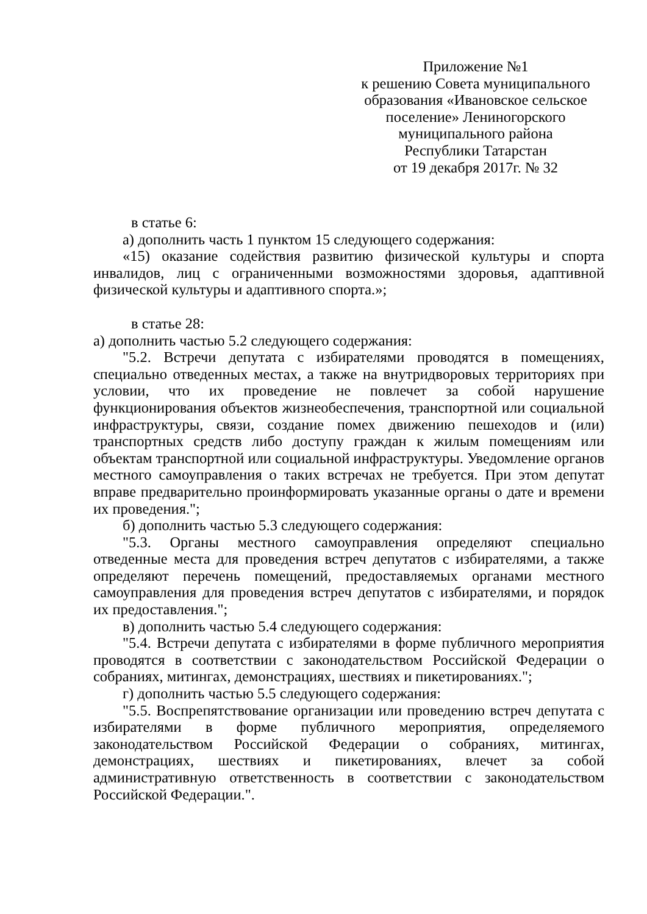Приложение №1
к решению Совета муниципального образования «Ивановское сельское поселение» Лениногорского муниципального района
Республики Татарстан
от 19 декабря 2017г. № 32
в статье 6:
а) дополнить часть 1 пунктом 15 следующего содержания:
«15) оказание содействия развитию физической культуры и спорта инвалидов, лиц с ограниченными возможностями здоровья, адаптивной физической культуры и адаптивного спорта.»;
в статье 28:
а) дополнить частью 5.2 следующего содержания:
"5.2. Встречи депутата с избирателями проводятся в помещениях, специально отведенных местах, а также на внутридворовых территориях при условии, что их проведение не повлечет за собой нарушение функционирования объектов жизнеобеспечения, транспортной или социальной инфраструктуры, связи, создание помех движению пешеходов и (или) транспортных средств либо доступу граждан к жилым помещениям или объектам транспортной или социальной инфраструктуры. Уведомление органов местного самоуправления о таких встречах не требуется. При этом депутат вправе предварительно проинформировать указанные органы о дате и времени их проведения.";
б) дополнить частью 5.3 следующего содержания:
"5.3. Органы местного самоуправления определяют специально отведенные места для проведения встреч депутатов с избирателями, а также определяют перечень помещений, предоставляемых органами местного самоуправления для проведения встреч депутатов с избирателями, и порядок их предоставления.";
в) дополнить частью 5.4 следующего содержания:
"5.4. Встречи депутата с избирателями в форме публичного мероприятия проводятся в соответствии с законодательством Российской Федерации о собраниях, митингах, демонстрациях, шествиях и пикетированиях.";
г) дополнить частью 5.5 следующего содержания:
"5.5. Воспрепятствование организации или проведению встреч депутата с избирателями в форме публичного мероприятия, определяемого законодательством Российской Федерации о собраниях, митингах, демонстрациях, шествиях и пикетированиях, влечет за собой административную ответственность в соответствии с законодательством Российской Федерации.".